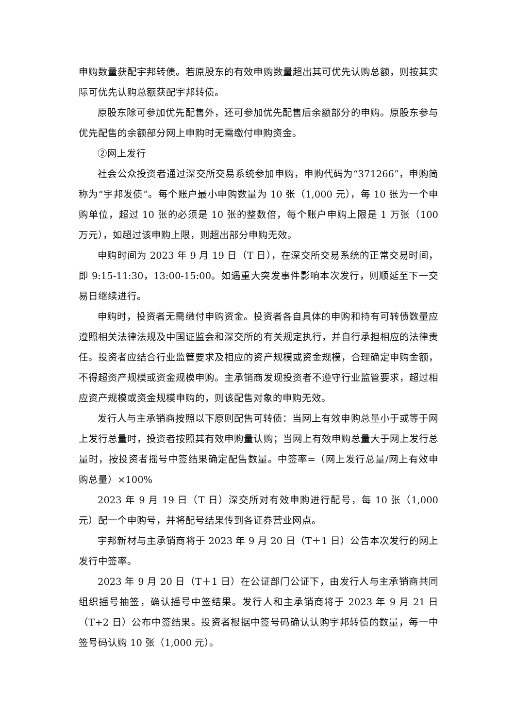申购数量获配宇邦转债。若原股东的有效申购数量超出其可优先认购总额，则按其实际可优先认购总额获配宇邦转债。
原股东除可参加优先配售外，还可参加优先配售后余额部分的申购。原股东参与优先配售的余额部分网上申购时无需缴付申购资金。
②网上发行
社会公众投资者通过深交所交易系统参加申购，申购代码为“371266”，申购简称为“宇邦发债”。每个账户最小申购数量为 10 张（1,000 元），每 10 张为一个申购单位，超过 10 张的必须是 10 张的整数倍，每个账户申购上限是 1 万张（100 万元），如超过该申购上限，则超出部分申购无效。
申购时间为 2023 年 9 月 19 日（T 日），在深交所交易系统的正常交易时间，即 9:15-11:30，13:00-15:00。如遇重大突发事件影响本次发行，则顺延至下一交易日继续进行。
申购时，投资者无需缴付申购资金。投资者各自具体的申购和持有可转债数量应遵照相关法律法规及中国证监会和深交所的有关规定执行，并自行承担相应的法律责任。投资者应结合行业监管要求及相应的资产规模或资金规模，合理确定申购金额，不得超资产规模或资金规模申购。主承销商发现投资者不遵守行业监管要求，超过相应资产规模或资金规模申购的，则该配售对象的申购无效。
发行人与主承销商按照以下原则配售可转债：当网上有效申购总量小于或等于网上发行总量时，投资者按照其有效申购量认购；当网上有效申购总量大于网上发行总量时，按投资者摇号中签结果确定配售数量。中签率=（网上发行总量/网上有效申购总量）×100%
2023 年 9 月 19 日（T 日）深交所对有效申购进行配号，每 10 张（1,000 元）配一个申购号，并将配号结果传到各证券营业网点。
宇邦新材与主承销商将于 2023 年 9 月 20 日（T＋1 日）公告本次发行的网上发行中签率。
2023 年 9 月 20 日（T＋1 日）在公证部门公证下，由发行人与主承销商共同组织摇号抽签，确认摇号中签结果。发行人和主承销商将于 2023 年 9 月 21 日（T+2 日）公布中签结果。投资者根据中签号码确认认购宇邦转债的数量，每一中签号码认购 10 张（1,000 元）。